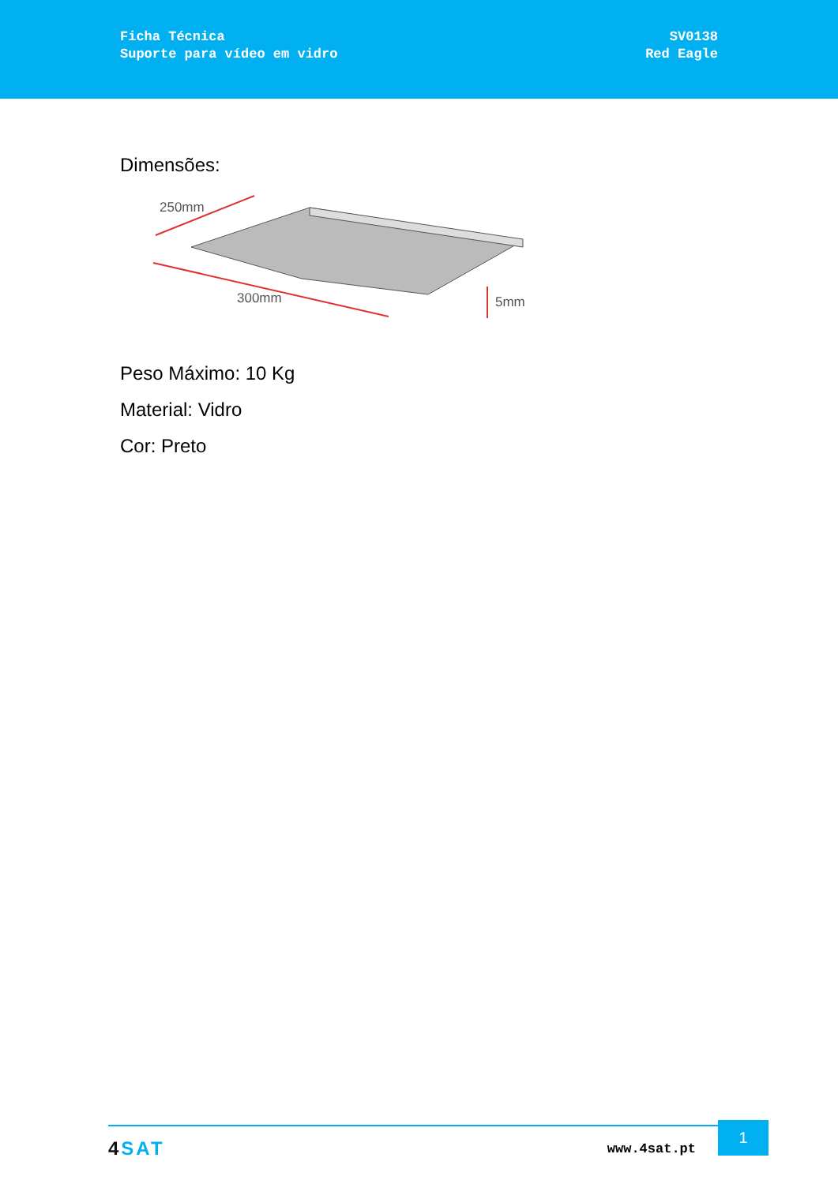Ficha Técnica
Suporte para vídeo em vidro
SV0138
Red Eagle
Dimensões:
250mm
300mm
5mm
Peso Máximo: 10 Kg
Material: Vidro
Cor: Preto
4 SAT www.4sat.pt
1